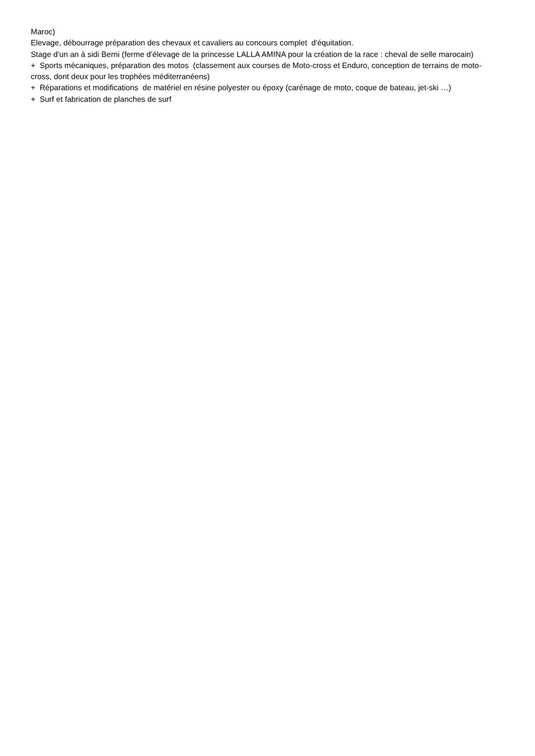Maroc)
Elevage, débourrage préparation des chevaux et cavaliers au concours complet d'équitation.
Stage d'un an à sidi Berni (ferme d'élevage de la princesse LALLA AMINA pour la création de la race : cheval de selle marocain)
+ Sports mécaniques, préparation des motos (classement aux courses de Moto-cross et Enduro, conception de terrains de moto-cross, dont deux pour les trophées méditerranéens)
+ Réparations et modifications de matériel en résine polyester ou époxy (carénage de moto, coque de bateau, jet-ski …)
+ Surf et fabrication de planches de surf